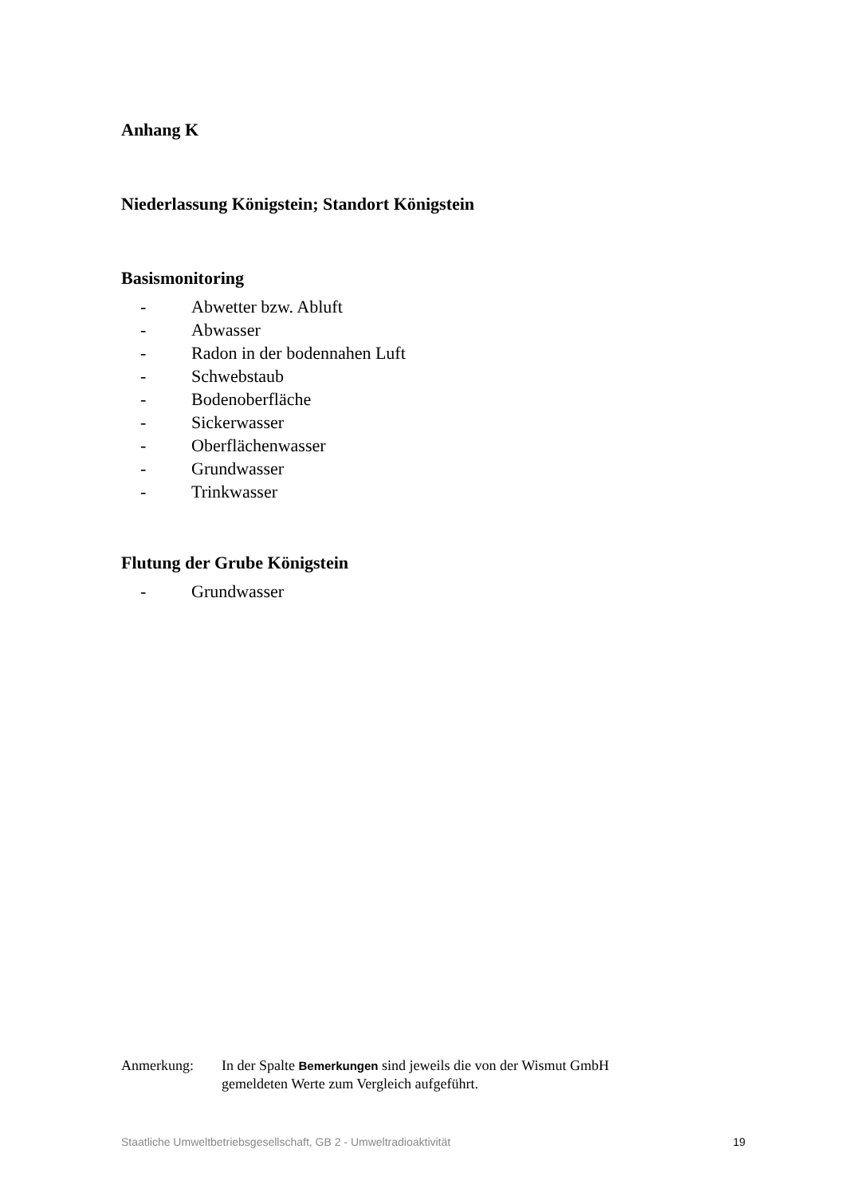Anhang K
Niederlassung Königstein; Standort Königstein
Basismonitoring
- Abwetter bzw. Abluft
- Abwasser
- Radon in der bodennahen Luft
- Schwebstaub
- Bodenoberfläche
- Sickerwasser
- Oberflächenwasser
- Grundwasser
- Trinkwasser
Flutung der Grube Königstein
- Grundwasser
Anmerkung: In der Spalte Bemerkungen sind jeweils die von der Wismut GmbH
gemeldeten Werte zum Vergleich aufgeführt.
Staatliche Umweltbetriebsgesellschaft, GB 2 - Umweltradioaktivität
19